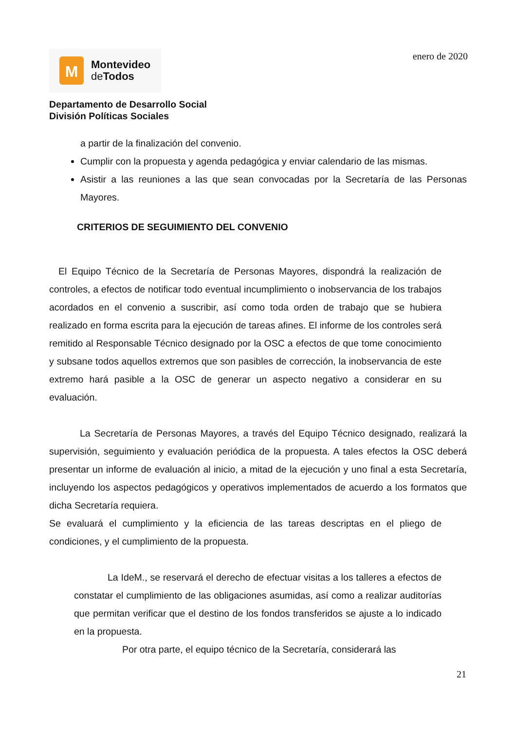enero de 2020
M
Montevideo
de Todos
Departamento de Desarrollo Social
División Políticas Sociales
a partir de la finalización del convenio.
Cumplir con la propuesta y agenda pedagógica y enviar calendario de las mismas.
Asistir a las reuniones a las que sean convocadas por la Secretaría de las Personas Mayores.
CRITERIOS DE SEGUIMIENTO DEL CONVENIO
El Equipo Técnico de la Secretaría de Personas Mayores, dispondrá la realización de controles, a efectos de notificar todo eventual incumplimiento o inobservancia de los trabajos acordados en el convenio a suscribir, así como toda orden de trabajo que se hubiera realizado en forma escrita para la ejecución de tareas afines. El informe de los controles será remitido al Responsable Técnico designado por la OSC a efectos de que tome conocimiento y subsane todos aquellos extremos que son pasibles de corrección, la inobservancia de este extremo hará pasible a la OSC de generar un aspecto negativo a considerar en su evaluación.
La Secretaría de Personas Mayores, a través del Equipo Técnico designado, realizará la supervisión, seguimiento y evaluación periódica de la propuesta. A tales efectos la OSC deberá presentar un informe de evaluación al inicio, a mitad de la ejecución y uno final a esta Secretaría, incluyendo los aspectos pedagógicos y operativos implementados de acuerdo a los formatos que dicha Secretaría requiera.
Se evaluará el cumplimiento y la eficiencia de las tareas descriptas en el pliego de condiciones, y el cumplimiento de la propuesta.
La IdeM., se reservará el derecho de efectuar visitas a los talleres a efectos de constatar el cumplimiento de las obligaciones asumidas, así como a realizar auditorías que permitan verificar que el destino de los fondos transferidos se ajuste a lo indicado en la propuesta.
Por otra parte, el equipo técnico de la Secretaría, considerará las
21